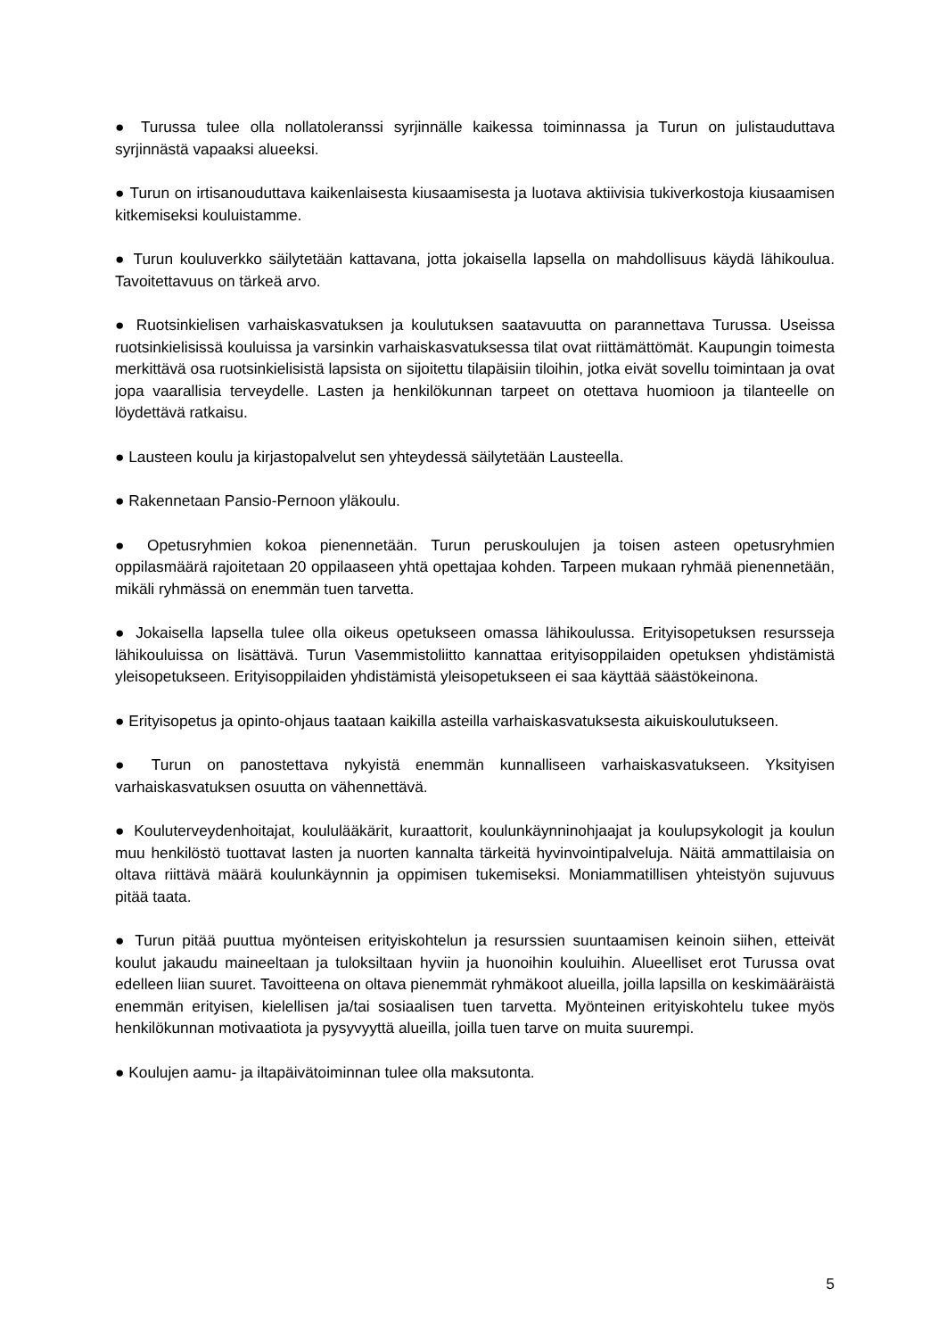● Turussa tulee olla nollatoleranssi syrjinnälle kaikessa toiminnassa ja Turun on julistauduttava syrjinnästä vapaaksi alueeksi.
● Turun on irtisanouduttava kaikenlaisesta kiusaamisesta ja luotava aktiivisia tukiverkostoja kiusaamisen kitkemiseksi kouluistamme.
● Turun kouluverkko säilytetään kattavana, jotta jokaisella lapsella on mahdollisuus käydä lähikoulua. Tavoitettavuus on tärkeä arvo.
● Ruotsinkielisen varhaiskasvatuksen ja koulutuksen saatavuutta on parannettava Turussa. Useissa ruotsinkielisissä kouluissa ja varsinkin varhaiskasvatuksessa tilat ovat riittämättömät. Kaupungin toimesta merkittävä osa ruotsinkielisistä lapsista on sijoitettu tilapäisiin tiloihin, jotka eivät sovellu toimintaan ja ovat jopa vaarallisia terveydelle. Lasten ja henkilökunnan tarpeet on otettava huomioon ja tilanteelle on löydettävä ratkaisu.
● Lausteen koulu ja kirjastopalvelut sen yhteydessä säilytetään Lausteella.
● Rakennetaan Pansio-Pernoon yläkoulu.
● Opetusryhmien kokoa pienennetään. Turun peruskoulujen ja toisen asteen opetusryhmien oppilasmäärä rajoitetaan 20 oppilaaseen yhtä opettajaa kohden. Tarpeen mukaan ryhmää pienennetään, mikäli ryhmässä on enemmän tuen tarvetta.
● Jokaisella lapsella tulee olla oikeus opetukseen omassa lähikoulussa. Erityisopetuksen resursseja lähikouluissa on lisättävä. Turun Vasemmistoliitto kannattaa erityisoppilaiden opetuksen yhdistämistä yleisopetukseen. Erityisoppilaiden yhdistämistä yleisopetukseen ei saa käyttää säästökeinona.
● Erityisopetus ja opinto-ohjaus taataan kaikilla asteilla varhaiskasvatuksesta aikuiskoulutukseen.
● Turun on panostettava nykyistä enemmän kunnalliseen varhaiskasvatukseen. Yksityisen varhaiskasvatuksen osuutta on vähennettävä.
● Kouluterveydenhoitajat, koululääkärit, kuraattorit, koulunkäynninohjaajat ja koulupsykologit ja koulun muu henkilöstö tuottavat lasten ja nuorten kannalta tärkeitä hyvinvointipalveluja. Näitä ammattilaisia on oltava riittävä määrä koulunkäynnin ja oppimisen tukemiseksi. Moniammatillisen yhteistyön sujuvuus pitää taata.
● Turun pitää puuttua myönteisen erityiskohtelun ja resurssien suuntaamisen keinoin siihen, etteivät koulut jakaudu maineeltaan ja tuloksiltaan hyviin ja huonoihin kouluihin. Alueelliset erot Turussa ovat edelleen liian suuret. Tavoitteena on oltava pienemmät ryhmäkoot alueilla, joilla lapsilla on keskimääräistä enemmän erityisen, kielellisen ja/tai sosiaalisen tuen tarvetta. Myönteinen erityiskohtelu tukee myös henkilökunnan motivaatiota ja pysyvyyttä alueilla, joilla tuen tarve on muita suurempi.
● Koulujen aamu- ja iltapäivätoiminnan tulee olla maksutonta.
5